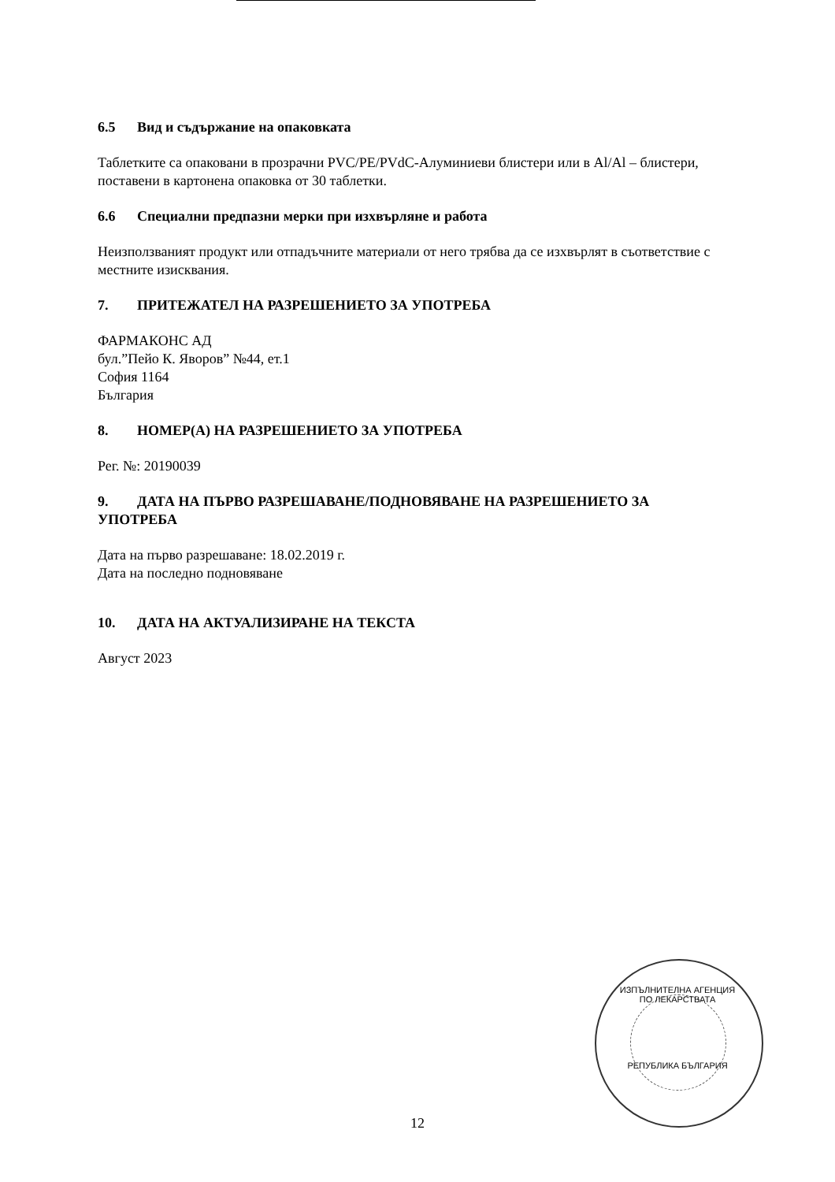6.5 Вид и съдържание на опаковката
Таблетките са опаковани в прозрачни PVC/PE/PVdC-Алуминиеви блистери или в Al/Al – блистери, поставени в картонена опаковка от 30 таблетки.
6.6 Специални предпазни мерки при изхвърляне и работа
Неизползваният продукт или отпадъчните материали от него трябва да се изхвърлят в съответствие с местните изисквания.
7. ПРИТЕЖАТЕЛ НА РАЗРЕШЕНИЕТО ЗА УПОТРЕБА
ФАРМАКОНС АД
бул.”Пейо К. Яворов” №44, ет.1
София 1164
България
8. НОМЕР(А) НА РАЗРЕШЕНИЕТО ЗА УПОТРЕБА
Рег. №: 20190039
9. ДАТА НА ПЪРВО РАЗРЕШАВАНЕ/ПОДНОВЯВАНЕ НА РАЗРЕШЕНИЕТО ЗА УПОТРЕБА
Дата на първо разрешаване: 18.02.2019 г.
Дата на последно подновяване
10. ДАТА НА АКТУАЛИЗИРАНЕ НА ТЕКСТА
Август 2023
ИЗПЪЛНИТЕЛНА АГЕНЦИЯ ПО ЛЕКАРСТВАТА
РЕПУБЛИКА БЪЛГАРИЯ
12